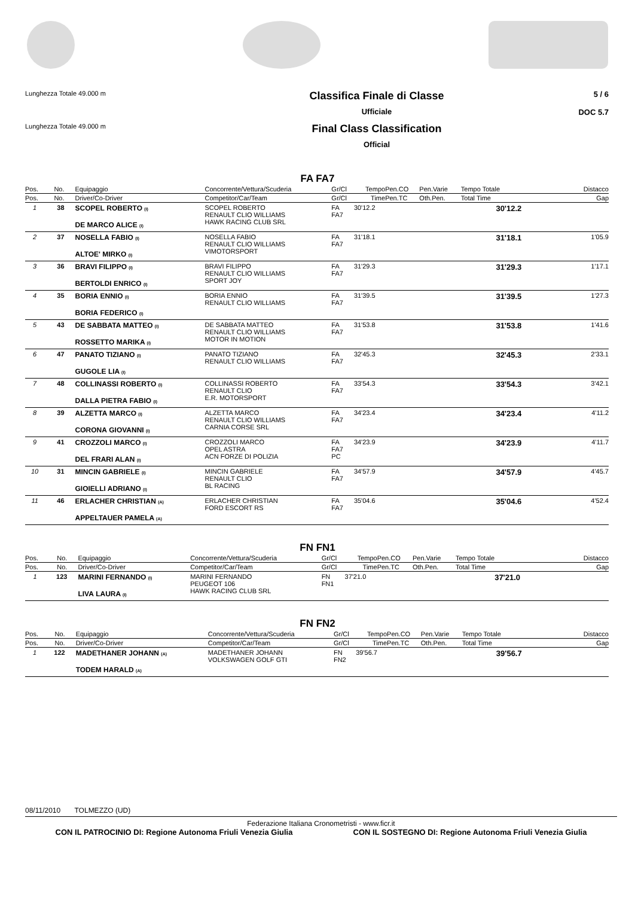Lunghezza Totale 49.000 m
Classifica Finale di Classe
Ufficiale
5 / 6
DOC 5.7
Lunghezza Totale 49.000 m
Final Class Classification
Official
FA FA7
| Pos. | No. | Equipaggio | Concorrente/Vettura/Scuderia | Gr/Cl | Tempo | Pen.CO | Pen.Varie | Tempo Totale | Distacco |
| --- | --- | --- | --- | --- | --- | --- | --- | --- | --- |
| Pos. | No. | Driver/Co-Driver | Competitor/Car/Team | Gr/Cl | Time | Pen.TC | Oth.Pen. | Total Time | Gap |
| 1 | 38 | SCOPEL ROBERTO (I) DE MARCO ALICE (I) | SCOPEL ROBERTO RENAULT CLIO WILLIAMS HAWK RACING CLUB SRL | FA FA7 | 30'12.2 | | | 30'12.2 | |
| 2 | 37 | NOSELLA FABIO (I) ALTOE' MIRKO (I) | NOSELLA FABIO RENAULT CLIO WILLIAMS VIMOTORSPORT | FA FA7 | 31'18.1 | | | 31'18.1 | 1'05.9 |
| 3 | 36 | BRAVI FILIPPO (I) BERTOLDI ENRICO (I) | BRAVI FILIPPO RENAULT CLIO WILLIAMS SPORT JOY | FA FA7 | 31'29.3 | | | 31'29.3 | 1'17.1 |
| 4 | 35 | BORIA ENNIO (I) BORIA FEDERICO (I) | BORIA ENNIO RENAULT CLIO WILLIAMS | FA FA7 | 31'39.5 | | | 31'39.5 | 1'27.3 |
| 5 | 43 | DE SABBATA MATTEO (I) ROSSETTO MARIKA (I) | DE SABBATA MATTEO RENAULT CLIO WILLIAMS MOTOR IN MOTION | FA FA7 | 31'53.8 | | | 31'53.8 | 1'41.6 |
| 6 | 47 | PANATO TIZIANO (I) GUGOLE LIA (I) | PANATO TIZIANO RENAULT CLIO WILLIAMS | FA FA7 | 32'45.3 | | | 32'45.3 | 2'33.1 |
| 7 | 48 | COLLINASSI ROBERTO (I) DALLA PIETRA FABIO (I) | COLLINASSI ROBERTO RENAULT CLIO E.R. MOTORSPORT | FA FA7 | 33'54.3 | | | 33'54.3 | 3'42.1 |
| 8 | 39 | ALZETTA MARCO (I) CORONA GIOVANNI (I) | ALZETTA MARCO RENAULT CLIO WILLIAMS CARNIA CORSE SRL | FA FA7 | 34'23.4 | | | 34'23.4 | 4'11.2 |
| 9 | 41 | CROZZOLI MARCO (I) DEL FRARI ALAN (I) | CROZZOLI MARCO OPEL ASTRA ACN FORZE DI POLIZIA | FA FA7 PC | 34'23.9 | | | 34'23.9 | 4'11.7 |
| 10 | 31 | MINCIN GABRIELE (I) GIOIELLI ADRIANO (I) | MINCIN GABRIELE RENAULT CLIO BL RACING | FA FA7 | 34'57.9 | | | 34'57.9 | 4'45.7 |
| 11 | 46 | ERLACHER CHRISTIAN (A) APPELTAUER PAMELA (A) | ERLACHER CHRISTIAN FORD ESCORT RS | FA FA7 | 35'04.6 | | | 35'04.6 | 4'52.4 |
FN FN1
| Pos. | No. | Equipaggio | Concorrente/Vettura/Scuderia | Gr/Cl | Tempo | Pen.CO | Pen.Varie | Tempo Totale | Distacco |
| --- | --- | --- | --- | --- | --- | --- | --- | --- | --- |
| Pos. | No. | Driver/Co-Driver | Competitor/Car/Team | Gr/Cl | Time | Pen.TC | Oth.Pen. | Total Time | Gap |
| 1 | 123 | MARINI FERNANDO (I) LIVA LAURA (I) | MARINI FERNANDO PEUGEOT 106 HAWK RACING CLUB SRL | FN FN1 | 37'21.0 | | | 37'21.0 | |
FN FN2
| Pos. | No. | Equipaggio | Concorrente/Vettura/Scuderia | Gr/Cl | Tempo | Pen.CO | Pen.Varie | Tempo Totale | Distacco |
| --- | --- | --- | --- | --- | --- | --- | --- | --- | --- |
| Pos. | No. | Driver/Co-Driver | Competitor/Car/Team | Gr/Cl | Time | Pen.TC | Oth.Pen. | Total Time | Gap |
| 1 | 122 | MADETHANER JOHANN (A) TODEM HARALD (A) | MADETHANER JOHANN VOLKSWAGEN GOLF GTI | FN FN2 | 39'56.7 | | | 39'56.7 | |
08/11/2010 TOLMEZZO (UD)
Federazione Italiana Cronometristi - www.ficr.it
CON IL PATROCINIO DI: Regione Autonoma Friuli Venezia Giulia CON IL SOSTEGNO DI: Regione Autonoma Friuli Venezia Giulia